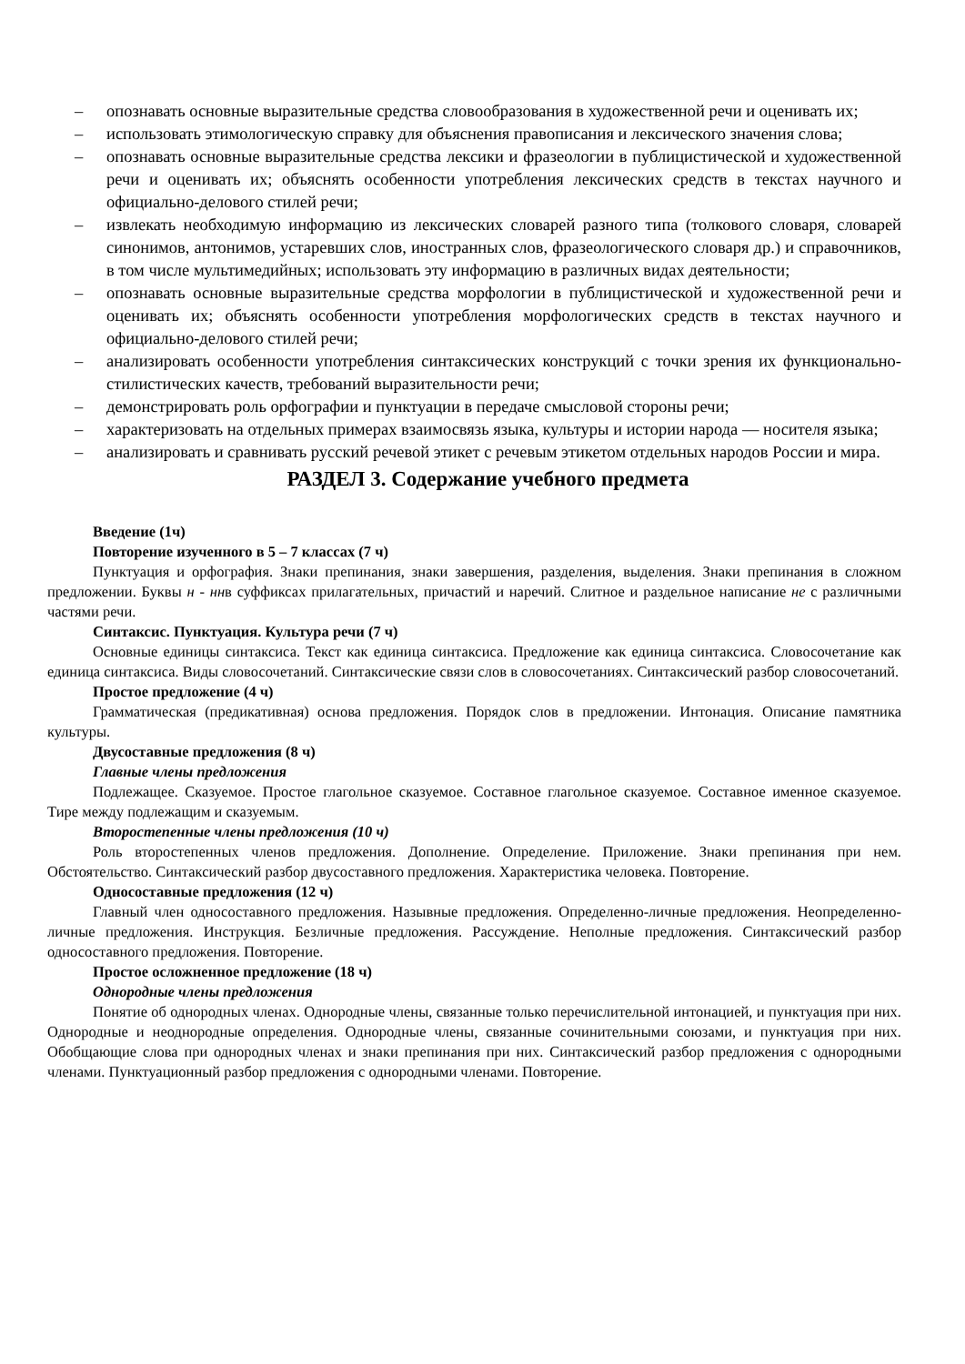– опознавать основные выразительные средства словообразования в художественной речи и оценивать их;
– использовать этимологическую справку для объяснения правописания и лексического значения слова;
– опознавать основные выразительные средства лексики и фразеологии в публицистической и художественной речи и оценивать их; объяснять особенности употребления лексических средств в текстах научного и официально-делового стилей речи;
– извлекать необходимую информацию из лексических словарей разного типа (толкового словаря, словарей синонимов, антонимов, устаревших слов, иностранных слов, фразеологического словаря др.) и справочников, в том числе мультимедийных; использовать эту информацию в различных видах деятельности;
– опознавать основные выразительные средства морфологии в публицистической и художественной речи и оценивать их; объяснять особенности употребления морфологических средств в текстах научного и официально-делового стилей речи;
– анализировать особенности употребления синтаксических конструкций с точки зрения их функционально-стилистических качеств, требований выразительности речи;
– демонстрировать роль орфографии и пунктуации в передаче смысловой стороны речи;
– характеризовать на отдельных примерах взаимосвязь языка, культуры и истории народа — носителя языка;
– анализировать и сравнивать русский речевой этикет с речевым этикетом отдельных народов России и мира.
РАЗДЕЛ 3. Содержание учебного предмета
Введение (1ч)
Повторение изученного в 5 – 7 классах (7 ч)
Пунктуация и орфография. Знаки препинания, знаки завершения, разделения, выделения. Знаки препинания в сложном предложении. Буквы н - ннв суффиксах прилагательных, причастий и наречий. Слитное и раздельное написание не с различными частями речи.
Синтаксис. Пунктуация. Культура речи (7 ч)
Основные единицы синтаксиса. Текст как единица синтаксиса. Предложение как единица синтаксиса. Словосочетание как единица синтаксиса. Виды словосочетаний. Синтаксические связи слов в словосочетаниях. Синтаксический разбор словосочетаний.
Простое предложение (4 ч)
Грамматическая (предикативная) основа предложения. Порядок слов в предложении. Интонация. Описание памятника культуры.
Двусоставные предложения (8 ч)
Главные члены предложения
Подлежащее. Сказуемое. Простое глагольное сказуемое. Составное глагольное сказуемое. Составное именное сказуемое. Тире между подлежащим и сказуемым.
Второстепенные члены предложения (10 ч)
Роль второстепенных членов предложения. Дополнение. Определение. Приложение. Знаки препинания при нем. Обстоятельство. Синтаксический разбор двусоставного предложения. Характеристика человека. Повторение.
Односоставные предложения (12 ч)
Главный член односоставного предложения. Назывные предложения. Определенно-личные предложения. Неопределенно-личные предложения. Инструкция. Безличные предложения. Рассуждение. Неполные предложения. Синтаксический разбор односоставного предложения. Повторение.
Простое осложненное предложение (18 ч)
Однородные члены предложения
Понятие об однородных членах. Однородные члены, связанные только перечислительной интонацией, и пунктуация при них. Однородные и неоднородные определения. Однородные члены, связанные сочинительными союзами, и пунктуация при них. Обобщающие слова при однородных членах и знаки препинания при них. Синтаксический разбор предложения с однородными членами. Пунктуационный разбор предложения с однородными членами. Повторение.